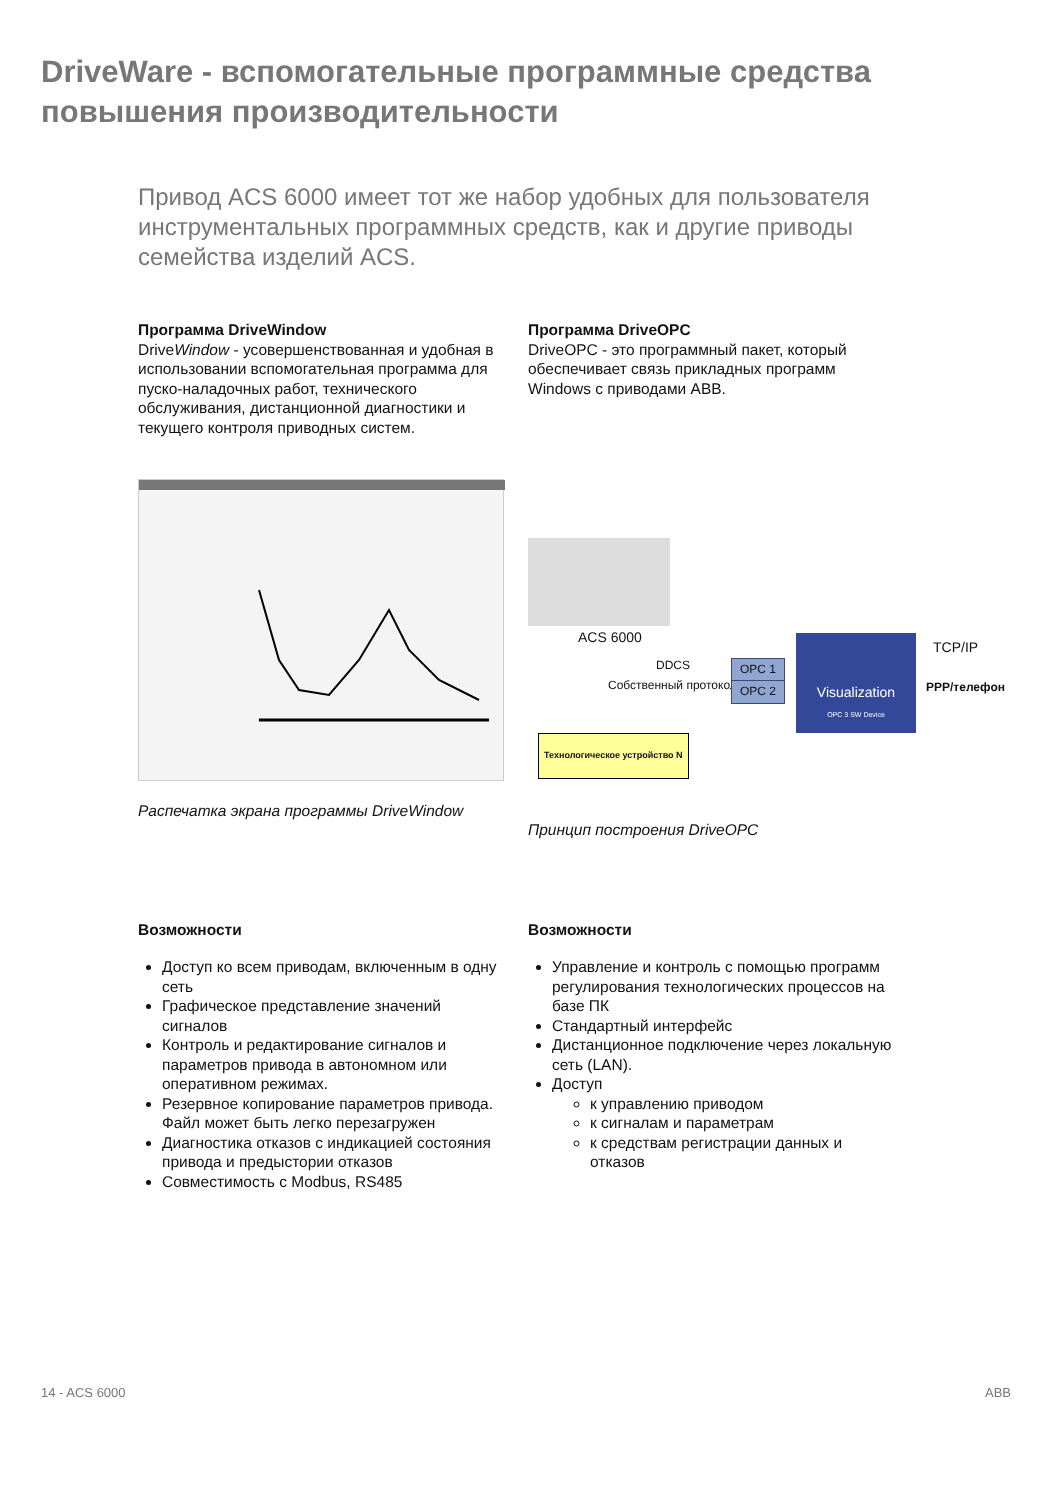DriveWare - вспомогательные программные средства повышения производительности
Привод ACS 6000 имеет тот же набор удобных для пользователя инструментальных программных средств, как и другие приводы семейства изделий ACS.
Программа DriveWindow
DriveWindow - усовершенствованная и удобная в использовании вспомогательная программа для пуско-наладочных работ, технического обслуживания, дистанционной диагностики и текущего контроля приводных систем.
Распечатка экрана программы DriveWindow
Программа DriveOPC
DriveOPC - это программный пакет, который обеспечивает связь прикладных программ Windows с приводами ABB.
ACS 6000
DDCS
Собственный протокол
OPC 1
OPC 2
Visualization
OPC 3 SW Device
TCP/IP
PPP/телефон
Технологическое устройство N
Принцип построения DriveOPC
Возможности
Доступ ко всем приводам, включенным в одну сеть
Графическое представление значений сигналов
Контроль и редактирование сигналов и параметров привода в автономном или оперативном режимах.
Резервное копирование параметров привода. Файл может быть легко перезагружен
Диагностика отказов с индикацией состояния привода и предыстории отказов
Совместимость с Modbus, RS485
Возможности
Управление и контроль с помощью программ регулирования технологических процессов на базе ПК
Стандартный интерфейс
Дистанционное подключение через локальную сеть (LAN).
Доступ
к управлению приводом
к сигналам и параметрам
к средствам регистрации данных и отказов
14 - ACS 6000 ABB